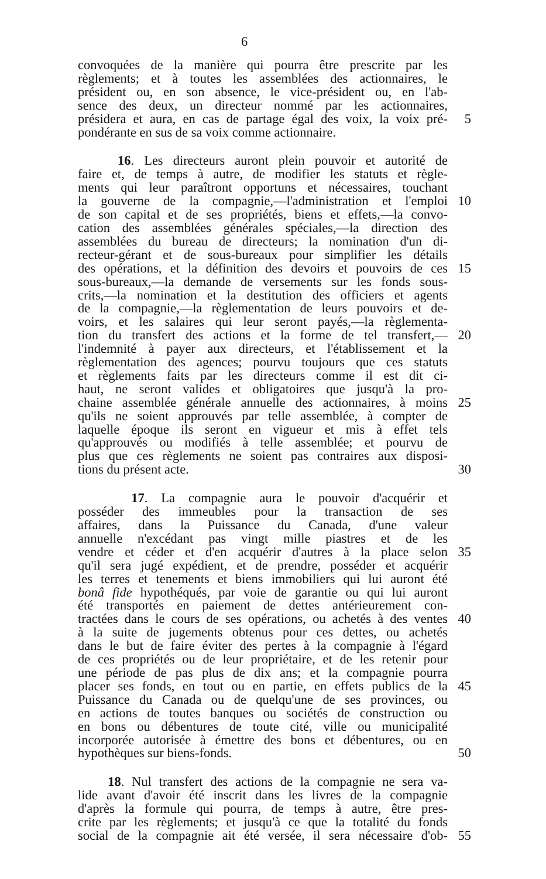6
convoquées de la manière qui pourra être prescrite par les
règlements; et à toutes les assemblées des actionnaires, le
président ou, en son absence, le vice-président ou, en l'ab-
sence des deux, un directeur nommé par les actionnaires,
présidera et aura, en cas de partage égal des voix, la voix pré- 5
pondérante en sus de sa voix comme actionnaire.
16. Les directeurs auront plein pouvoir et autorité de
faire et, de temps à autre, de modifier les statuts et règle-
ments qui leur paraîtront opportuns et nécessaires, touchant
la gouverne de la compagnie,—l'administration et l'emploi 10
de son capital et de ses propriétés, biens et effets,—la convo-
cation des assemblées générales spéciales,—la direction des
assemblées du bureau de directeurs; la nomination d'un di-
recteur-gérant et de sous-bureaux pour simplifier les détails
des opérations, et la définition des devoirs et pouvoirs de ces 15
sous-bureaux,—la demande de versements sur les fonds sous-
crits,—la nomination et la destitution des officiers et agents
de la compagnie,—la règlementation de leurs pouvoirs et de-
voirs, et les salaires qui leur seront payés,—la règlementa-
tion du transfert des actions et la forme de tel transfert,— 20
l'indemnité à payer aux directeurs, et l'établissement et la
règlementation des agences; pourvu toujours que ces statuts
et règlements faits par les directeurs comme il est dit ci-
haut, ne seront valides et obligatoires que jusqu'à la pro-
chaine assemblée générale annuelle des actionnaires, à moins 25
qu'ils ne soient approuvés par telle assemblée, à compter de
laquelle époque ils seront en vigueur et mis à effet tels
qu'approuvés ou modifiés à telle assemblée; et pourvu de
plus que ces règlements ne soient pas contraires aux disposi-
tions du présent acte. 30
17. La compagnie aura le pouvoir d'acquérir et
posséder des immeubles pour la transaction de ses
affaires, dans la Puissance du Canada, d'une valeur
annuelle n'excédant pas vingt mille piastres et de les
vendre et céder et d'en acquérir d'autres à la place selon 35
qu'il sera jugé expédient, et de prendre, posséder et acquérir
les terres et tenements et biens immobiliers qui lui auront été
bonâ fide hypothéqués, par voie de garantie ou qui lui auront
été transportés en paiement de dettes antérieurement con-
tractées dans le cours de ses opérations, ou achetés à des ventes 40
à la suite de jugements obtenus pour ces dettes, ou achetés
dans le but de faire éviter des pertes à la compagnie à l'égard
de ces propriétés ou de leur propriétaire, et de les retenir pour
une période de pas plus de dix ans; et la compagnie pourra
placer ses fonds, en tout ou en partie, en effets publics de la 45
Puissance du Canada ou de quelqu'une de ses provinces, ou
en actions de toutes banques ou sociétés de construction ou
en bons ou débentures de toute cité, ville ou municipalité
incorporée autorisée à émettre des bons et débentures, ou en
hypothèques sur biens-fonds. 50
18. Nul transfert des actions de la compagnie ne sera va-
lide avant d'avoir été inscrit dans les livres de la compagnie
d'après la formule qui pourra, de temps à autre, être pres-
crite par les règlements; et jusqu'à ce que la totalité du fonds
social de la compagnie ait été versée, il sera nécessaire d'ob- 55